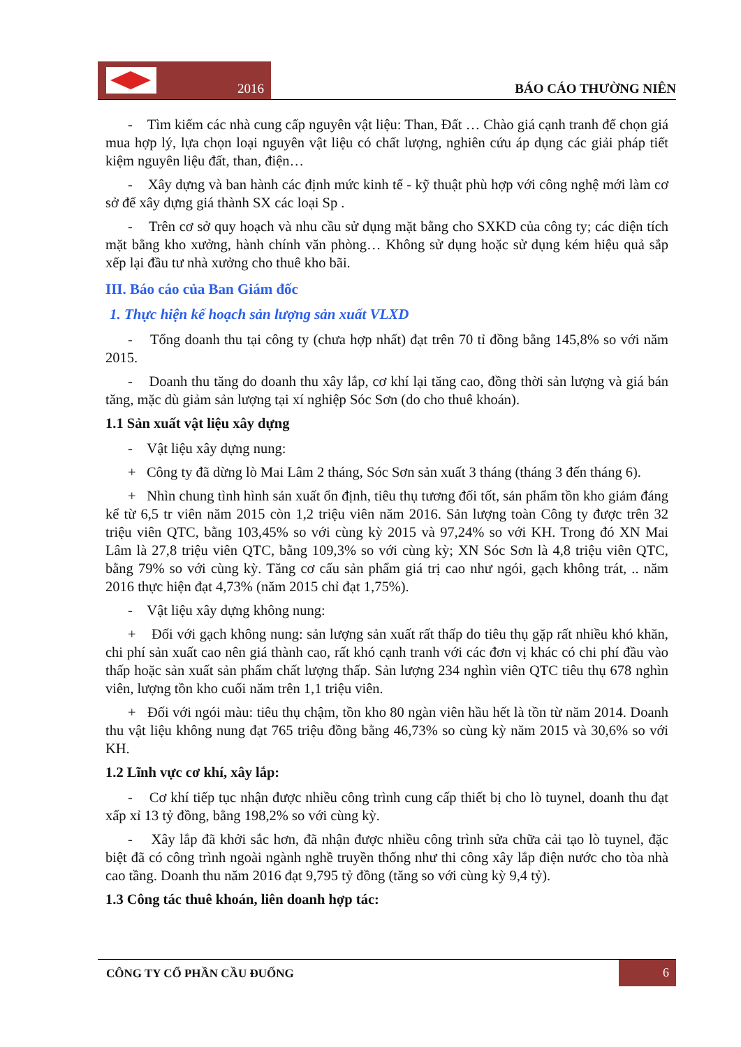2016
BÁO CÁO THƯỜNG NIÊN
- Tìm kiếm các nhà cung cấp nguyên vật liệu: Than, Đất … Chào giá cạnh tranh để chọn giá mua hợp lý, lựa chọn loại nguyên vật liệu có chất lượng, nghiên cứu áp dụng các giải pháp tiết kiệm nguyên liệu đất, than, điện…
- Xây dựng và ban hành các định mức kinh tế - kỹ thuật phù hợp với công nghệ mới làm cơ sở để xây dựng giá thành SX các loại Sp .
- Trên cơ sở quy hoạch và nhu cầu sử dụng mặt bằng cho SXKD của công ty; các diện tích mặt bằng kho xưởng, hành chính văn phòng… Không sử dụng hoặc sử dụng kém hiệu quả sắp xếp lại đầu tư nhà xưởng cho thuê kho bãi.
III. Báo cáo của Ban Giám đốc
1. Thực hiện kế hoạch sản lượng sản xuất VLXD
- Tổng doanh thu tại công ty (chưa hợp nhất) đạt trên 70 tỉ đồng bằng 145,8% so với năm 2015.
- Doanh thu tăng do doanh thu xây lắp, cơ khí lại tăng cao, đồng thời sản lượng và giá bán tăng, mặc dù giảm sản lượng tại xí nghiệp Sóc Sơn (do cho thuê khoán).
1.1 Sản xuất vật liệu xây dựng
- Vật liệu xây dựng nung:
+ Công ty đã dừng lò Mai Lâm 2 tháng, Sóc Sơn sản xuất 3 tháng (tháng 3 đến tháng 6).
+ Nhìn chung tình hình sản xuất ổn định, tiêu thụ tương đối tốt, sản phẩm tồn kho giảm đáng kể từ 6,5 tr viên năm 2015 còn 1,2 triệu viên năm 2016. Sản lượng toàn Công ty được trên 32 triệu viên QTC, bằng 103,45% so với cùng kỳ 2015 và 97,24% so với KH. Trong đó XN Mai Lâm là 27,8 triệu viên QTC, bằng 109,3% so với cùng kỳ; XN Sóc Sơn là 4,8 triệu viên QTC, bằng 79% so với cùng kỳ. Tăng cơ cấu sản phẩm giá trị cao như ngói, gạch không trát, .. năm 2016 thực hiện đạt 4,73% (năm 2015 chỉ đạt 1,75%).
- Vật liệu xây dựng không nung:
+ Đối với gạch không nung: sản lượng sản xuất rất thấp do tiêu thụ gặp rất nhiều khó khăn, chi phí sản xuất cao nên giá thành cao, rất khó cạnh tranh với các đơn vị khác có chi phí đầu vào thấp hoặc sản xuất sản phẩm chất lượng thấp. Sản lượng 234 nghìn viên QTC tiêu thụ 678 nghìn viên, lượng tồn kho cuối năm trên 1,1 triệu viên.
+ Đối với ngói màu: tiêu thụ chậm, tồn kho 80 ngàn viên hầu hết là tồn từ năm 2014. Doanh thu vật liệu không nung đạt 765 triệu đồng bằng 46,73% so cùng kỳ năm 2015 và 30,6% so với KH.
1.2 Lĩnh vực cơ khí, xây lắp:
- Cơ khí tiếp tục nhận được nhiều công trình cung cấp thiết bị cho lò tuynel, doanh thu đạt xấp xỉ 13 tỷ đồng, bằng 198,2% so với cùng kỳ.
- Xây lắp đã khởi sắc hơn, đã nhận được nhiều công trình sửa chữa cải tạo lò tuynel, đặc biệt đã có công trình ngoài ngành nghề truyền thống như thi công xây lắp điện nước cho tòa nhà cao tầng. Doanh thu năm 2016 đạt 9,795 tỷ đồng (tăng so với cùng kỳ 9,4 tỷ).
1.3 Công tác thuê khoán, liên doanh hợp tác:
CÔNG TY CỔ PHẦN CẦU ĐUỐNG 6